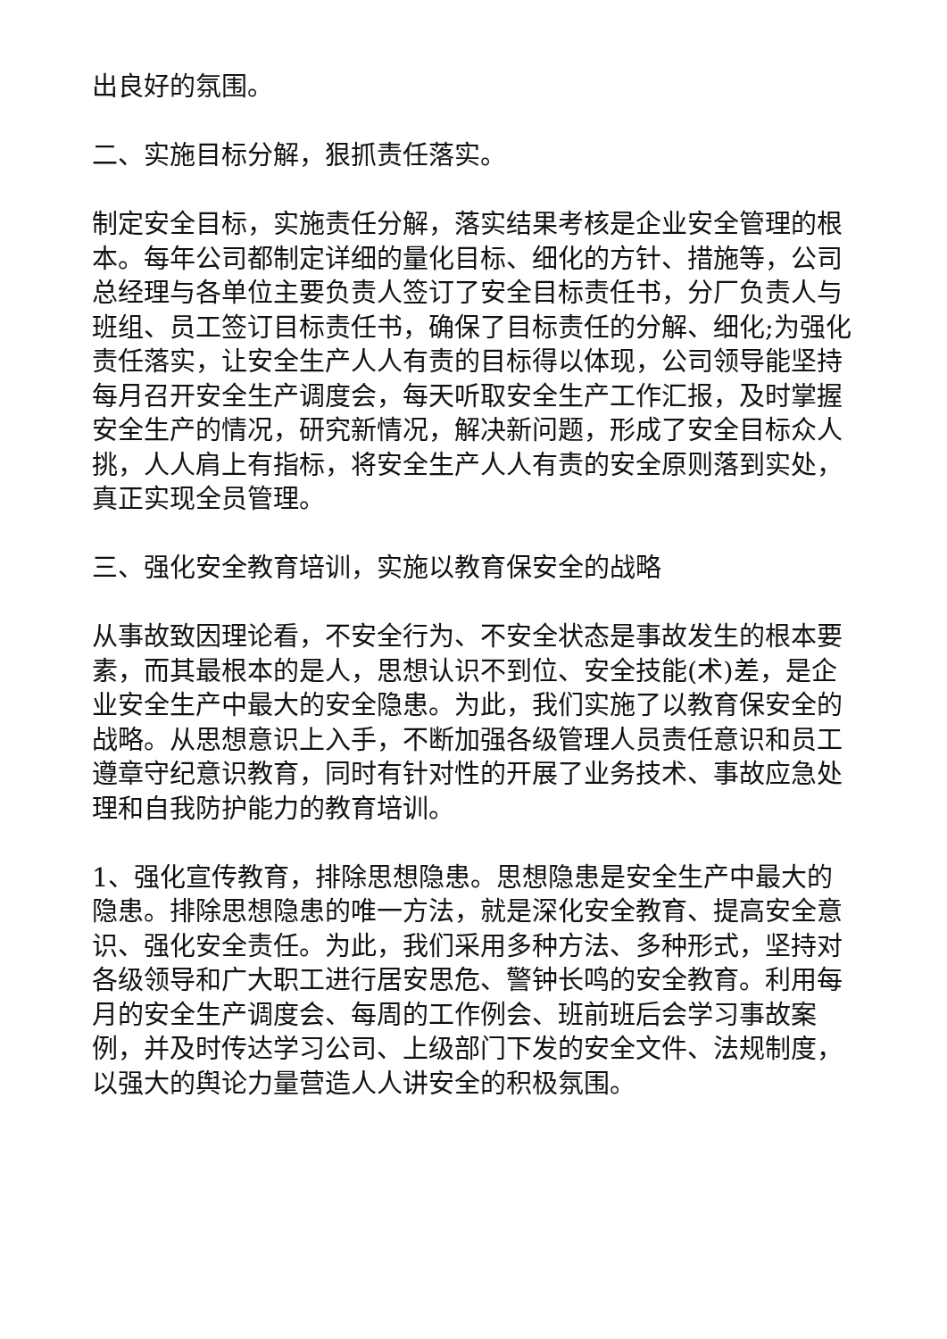出良好的氛围。
二、实施目标分解，狠抓责任落实。
制定安全目标，实施责任分解，落实结果考核是企业安全管理的根本。每年公司都制定详细的量化目标、细化的方针、措施等，公司总经理与各单位主要负责人签订了安全目标责任书，分厂负责人与班组、员工签订目标责任书，确保了目标责任的分解、细化;为强化责任落实，让安全生产人人有责的目标得以体现，公司领导能坚持每月召开安全生产调度会，每天听取安全生产工作汇报，及时掌握安全生产的情况，研究新情况，解决新问题，形成了安全目标众人挑，人人肩上有指标，将安全生产人人有责的安全原则落到实处，真正实现全员管理。
三、强化安全教育培训，实施以教育保安全的战略
从事故致因理论看，不安全行为、不安全状态是事故发生的根本要素，而其最根本的是人，思想认识不到位、安全技能(术)差，是企业安全生产中最大的安全隐患。为此，我们实施了以教育保安全的战略。从思想意识上入手，不断加强各级管理人员责任意识和员工遵章守纪意识教育，同时有针对性的开展了业务技术、事故应急处理和自我防护能力的教育培训。
1、强化宣传教育，排除思想隐患。思想隐患是安全生产中最大的隐患。排除思想隐患的唯一方法，就是深化安全教育、提高安全意识、强化安全责任。为此，我们采用多种方法、多种形式，坚持对各级领导和广大职工进行居安思危、警钟长鸣的安全教育。利用每月的安全生产调度会、每周的工作例会、班前班后会学习事故案例，并及时传达学习公司、上级部门下发的安全文件、法规制度，以强大的舆论力量营造人人讲安全的积极氛围。